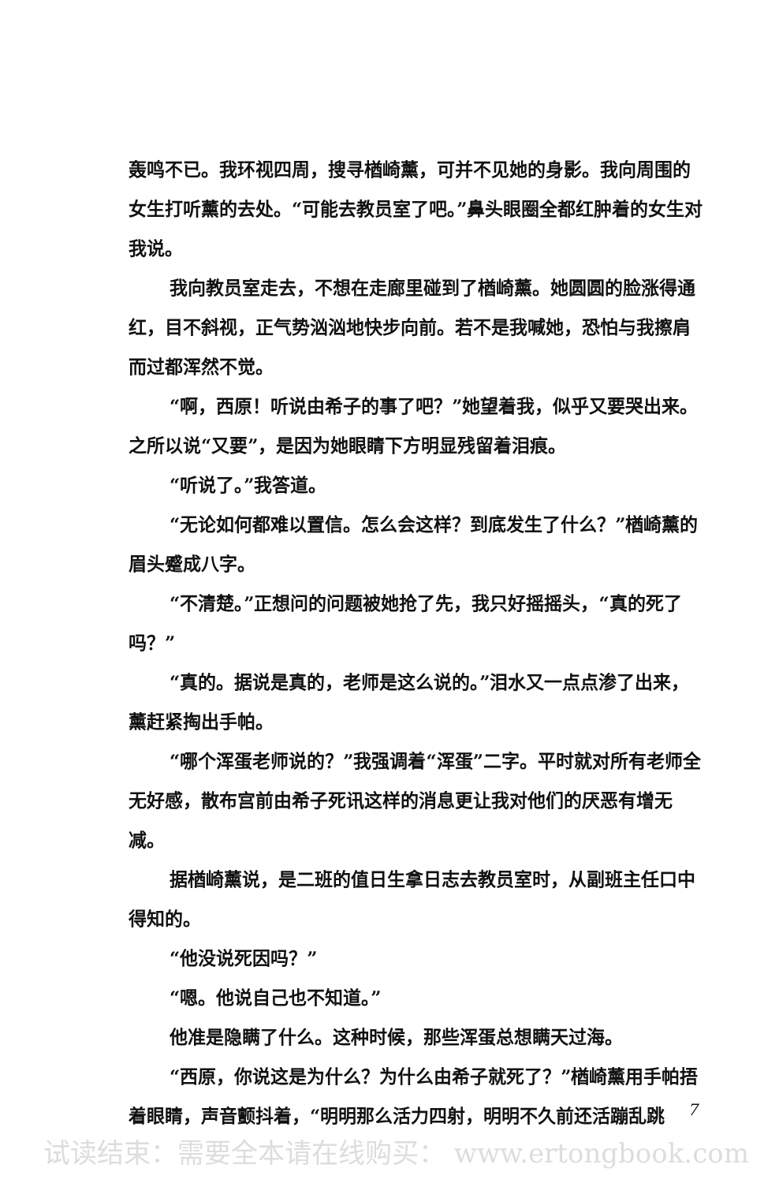轰鸣不已。我环视四周，搜寻楢崎薰，可并不见她的身影。我向周围的女生打听薰的去处。“可能去教员室了吧。”鼻头眼圈全都红肿着的女生对我说。
我向教员室走去，不想在走廊里碰到了楢崎薰。她圆圆的脸涨得通红，目不斜视，正气势汹汹地快步向前。若不是我喊她，恐怕与我擦肩而过都浑然不觉。
“啊，西原！听说由希子的事了吧？”她望着我，似乎又要哭出来。之所以说“又要”，是因为她眼睛下方明显残留着泪痕。
“听说了。”我答道。
“无论如何都难以置信。怎么会这样？到底发生了什么？”楢崎薰的眉头蹙成八字。
“不清楚。”正想问的问题被她抢了先，我只好摇摇头，“真的死了吗？”
“真的。据说是真的，老师是这么说的。”泪水又一点点渗了出来，薰赶紧掏出手帕。
“哪个浑蛋老师说的？”我强调着“浑蛋”二字。平时就对所有老师全无好感，散布宫前由希子死讯这样的消息更让我对他们的厌恶有增无减。
据楢崎薰说，是二班的值日生拿日志去教员室时，从副班主任口中得知的。
“他没说死因吗？”
“嗯。他说自己也不知道。”
他准是隐瞒了什么。这种时候，那些浑蛋总想瞒天过海。
“西原，你说这是为什么？为什么由希子就死了？”楢崎薰用手帕捂着眼睛，声音颤抖着，“明明那么活力四射，明明不久前还活蹦乱跳
7
试读结束：需要全本请在线购买： www.ertongbook.com